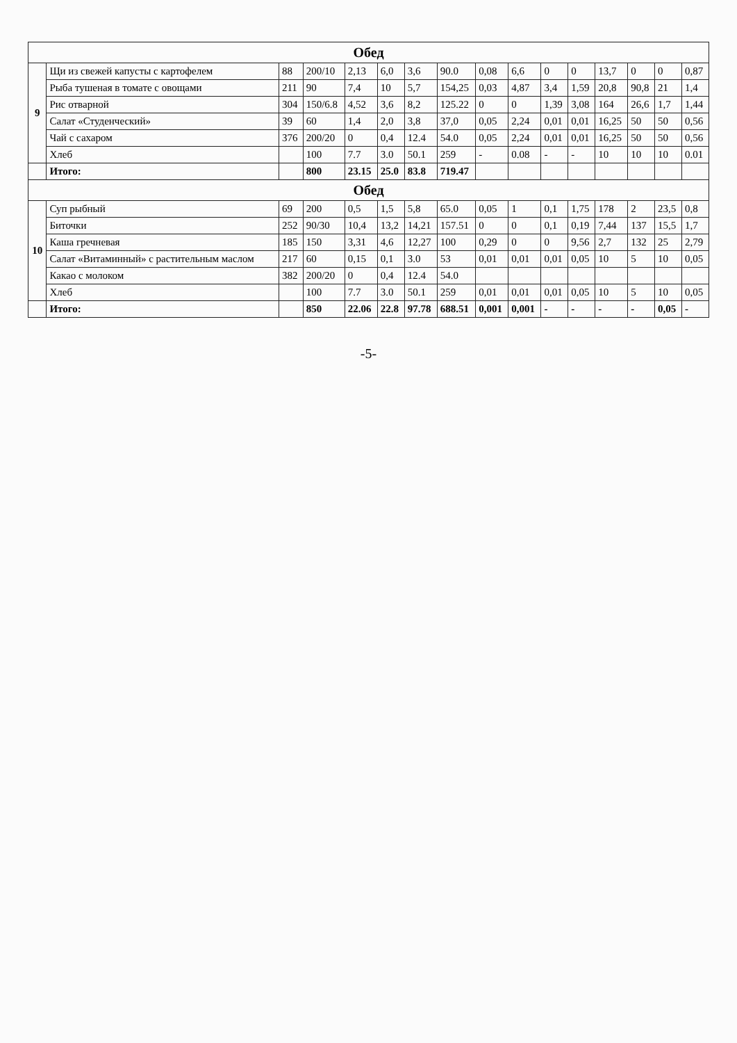| Обед | | | | | | | | | | | | | | | |
| 9 | Щи из свежей капусты с картофелем | 88 | 200/10 | 2,13 | 6,0 | 3,6 | 90.0 | 0,08 | 6,6 | 0 | 0 | 13,7 | 0 | 0 | 0,87 |
| | Рыба тушеная в томате с овощами | 211 | 90 | 7,4 | 10 | 5,7 | 154,25 | 0,03 | 4,87 | 3,4 | 1,59 | 20,8 | 90,8 | 21 | 1,4 |
| | Рис отварной | 304 | 150/6.8 | 4,52 | 3,6 | 8,2 | 125.22 | 0 | 0 | 1,39 | 3,08 | 164 | 26,6 | 1,7 | 1,44 |
| | Салат «Студенческий» | 39 | 60 | 1,4 | 2,0 | 3,8 | 37,0 | 0,05 | 2,24 | 0,01 | 0,01 | 16,25 | 50 | 50 | 0,56 |
| | Чай с сахаром | 376 | 200/20 | 0 | 0,4 | 12.4 | 54.0 | 0,05 | 2,24 | 0,01 | 0,01 | 16,25 | 50 | 50 | 0,56 |
| | Хлеб | | 100 | 7.7 | 3.0 | 50.1 | 259 | - | 0.08 | - | - | 10 | 10 | 10 | 0.01 |
| | Итого: | | 800 | 23.15 | 25.0 | 83.8 | 719.47 | | | | | | | | |
| Обед | | | | | | | | | | | | | | | |
| 10 | Суп рыбный | 69 | 200 | 0,5 | 1,5 | 5,8 | 65.0 | 0,05 | 1 | 0,1 | 1,75 | 178 | 2 | 23,5 | 0,8 |
| | Биточки | 252 | 90/30 | 10,4 | 13,2 | 14,21 | 157.51 | 0 | 0 | 0,1 | 0,19 | 7,44 | 137 | 15,5 | 1,7 |
| | Каша гречневая | 185 | 150 | 3,31 | 4,6 | 12,27 | 100 | 0,29 | 0 | 0 | 9,56 | 2,7 | 132 | 25 | 2,79 |
| | Салат «Витаминный» с растительным маслом | 217 | 60 | 0,15 | 0,1 | 3.0 | 53 | 0,01 | 0,01 | 0,01 | 0,05 | 10 | 5 | 10 | 0,05 |
| | Какао с молоком | 382 | 200/20 | 0 | 0,4 | 12.4 | 54.0 | | | | | | | | |
| | Хлеб | | 100 | 7.7 | 3.0 | 50.1 | 259 | 0,01 | 0,01 | 0,01 | 0,05 | 10 | 5 | 10 | 0,05 |
| | Итого: | | 850 | 22.06 | 22.8 | 97.78 | 688.51 | 0,001 | 0,001 | - | - | - | - | 0,05 | - |
-5-